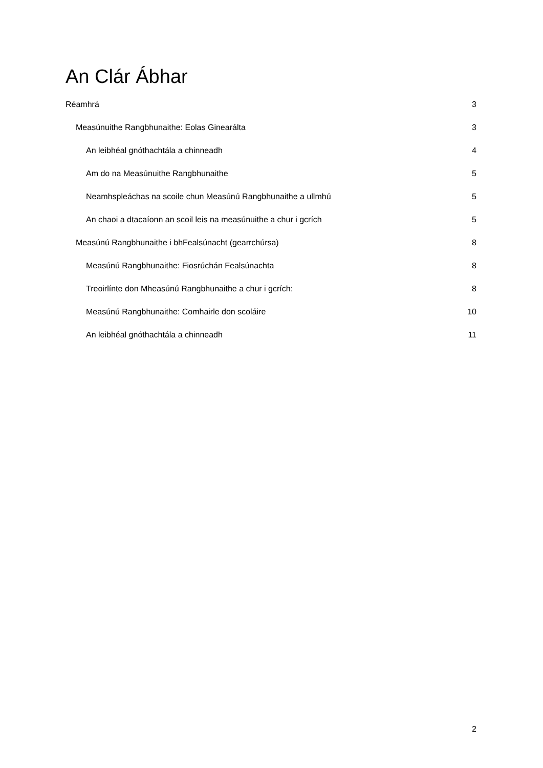An Clár Ábhar
Réamhrá 3
Measúnuithe Rangbhunaithe: Eolas Ginearálta 3
An leibhéal gnóthachtála a chinneadh 4
Am do na Measúnuithe Rangbhunaithe 5
Neamhspleáchas na scoile chun Measúnú Rangbhunaithe a ullmhú 5
An chaoi a dtacaíonn an scoil leis na measúnuithe a chur i gcrích 5
Measúnú Rangbhunaithe i bhFealsúnacht (gearrchúrsa) 8
Measúnú Rangbhunaithe: Fiosrúchán Fealsúnachta 8
Treoirlínte don Mheasúnú Rangbhunaithe a chur i gcrích: 8
Measúnú Rangbhunaithe: Comhairle don scoláire 10
An leibhéal gnóthachtála a chinneadh 11
2